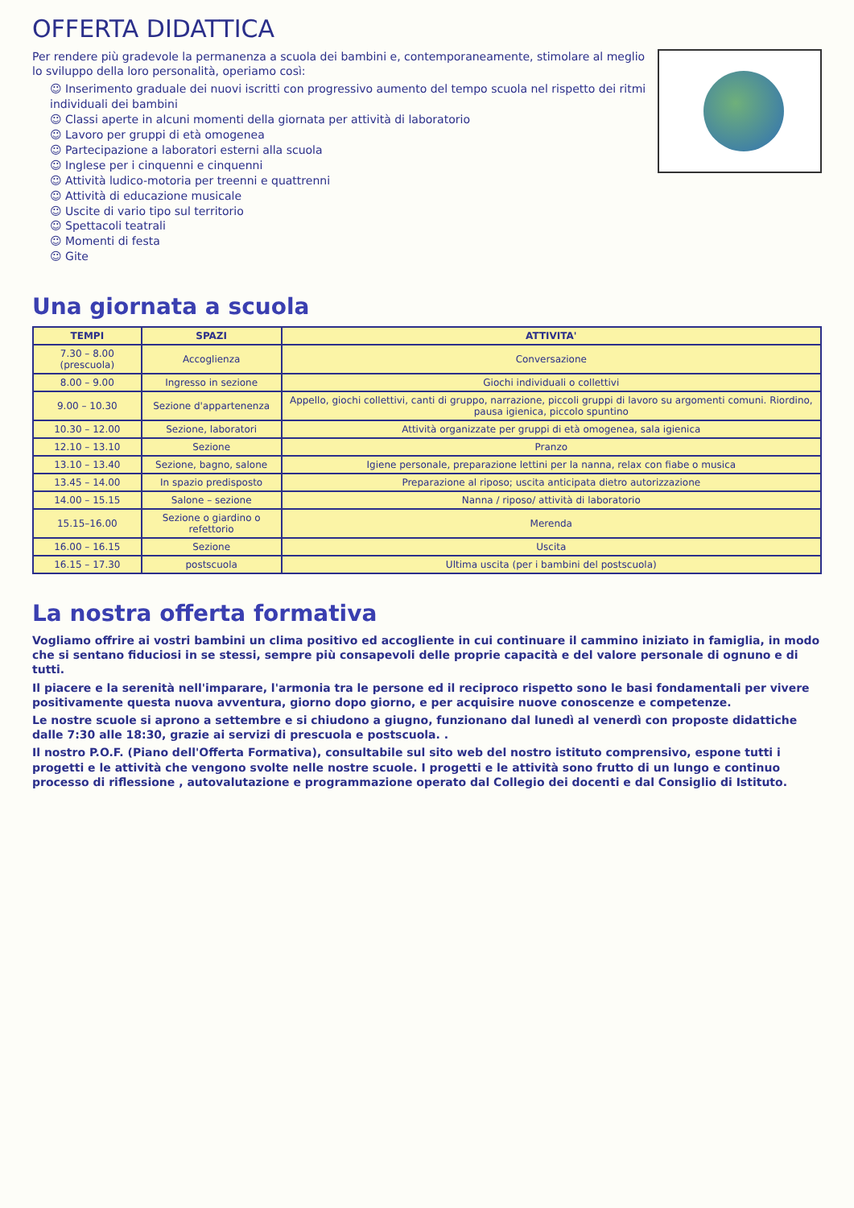OFFERTA DIDATTICA
Per rendere più gradevole la permanenza a scuola dei bambini e, contemporaneamente, stimolare al meglio lo sviluppo della loro personalità, operiamo così:
☺ Inserimento graduale dei nuovi iscritti con progressivo aumento del tempo scuola nel rispetto dei ritmi individuali dei bambini
☺ Classi aperte in alcuni momenti della giornata per attività di laboratorio
☺ Lavoro per gruppi di età omogenea
☺ Partecipazione a laboratori esterni alla scuola
☺ Inglese per i cinquenni e cinquenni
☺ Attività ludico-motoria per treenni e quattrenni
☺ Attività di educazione musicale
☺ Uscite di vario tipo sul territorio
☺ Spettacoli teatrali
☺ Momenti di festa
☺ Gite
Una giornata a scuola
| TEMPI | SPAZI | ATTIVITA' |
| --- | --- | --- |
| 7.30 – 8.00 (prescuola) | Accoglienza | Conversazione |
| 8.00 – 9.00 | Ingresso in sezione | Giochi individuali o collettivi |
| 9.00 – 10.30 | Sezione d'appartenenza | Appello, giochi collettivi, canti di gruppo, narrazione, piccoli gruppi di lavoro su argomenti comuni. Riordino, pausa igienica, piccolo spuntino |
| 10.30 – 12.00 | Sezione, laboratori | Attività organizzate per gruppi di età omogenea, sala igienica |
| 12.10 – 13.10 | Sezione | Pranzo |
| 13.10 – 13.40 | Sezione, bagno, salone | Igiene personale, preparazione lettini per la nanna, relax con fiabe o musica |
| 13.45 – 14.00 | In spazio predisposto | Preparazione al riposo; uscita anticipata dietro autorizzazione |
| 14.00 – 15.15 | Salone – sezione | Nanna / riposo/ attività di laboratorio |
| 15.15–16.00 | Sezione o giardino o refettorio | Merenda |
| 16.00 – 16.15 | Sezione | Uscita |
| 16.15 – 17.30 | postscuola | Ultima uscita (per i bambini del postscuola) |
La nostra offerta formativa
Vogliamo offrire ai vostri bambini un clima positivo ed accogliente in cui continuare il cammino iniziato in famiglia, in modo che si sentano fiduciosi in se stessi, sempre più consapevoli delle proprie capacità e del valore personale di ognuno e di tutti.
Il piacere e la serenità nell'imparare, l'armonia tra le persone ed il reciproco rispetto sono le basi fondamentali per vivere positivamente questa nuova avventura, giorno dopo giorno, e per acquisire nuove conoscenze e competenze.
Le nostre scuole si aprono a settembre e si chiudono a giugno, funzionano dal lunedì al venerdì con proposte didattiche dalle 7:30 alle 18:30, grazie ai servizi di prescuola e postscuola. .
Il nostro P.O.F. (Piano dell'Offerta Formativa), consultabile sul sito web del nostro istituto comprensivo, espone tutti i progetti e le attività che vengono svolte nelle nostre scuole. I progetti e le attività sono frutto di un lungo e continuo processo di riflessione , autovalutazione e programmazione operato dal Collegio dei docenti e dal Consiglio di Istituto.